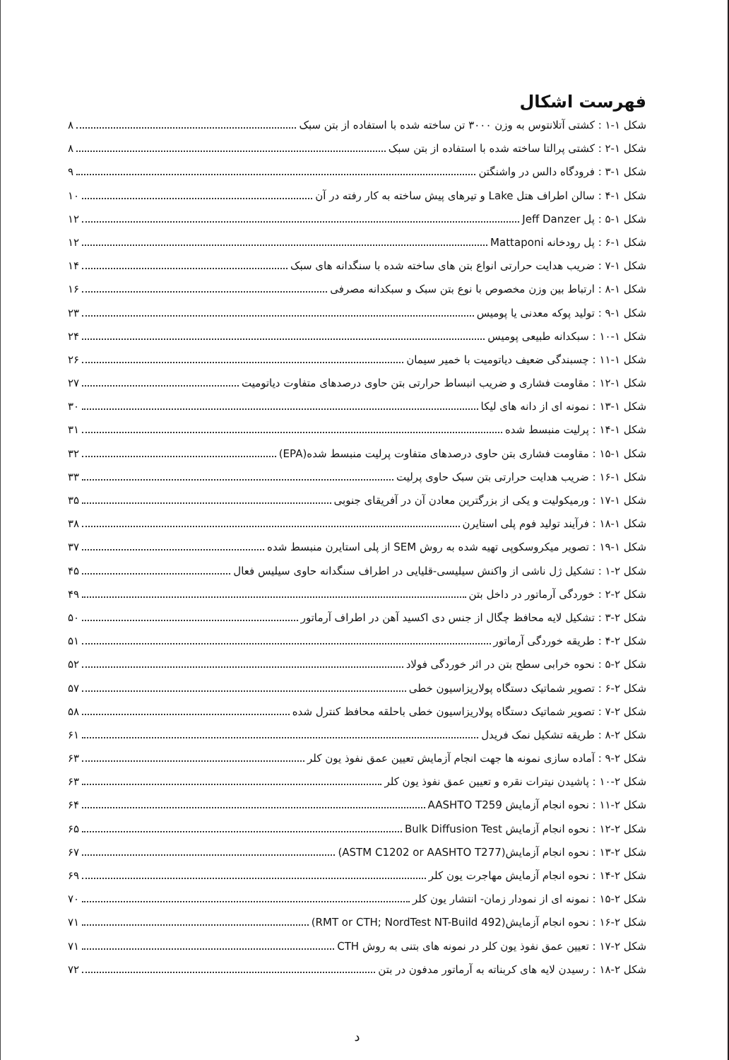فهرست اشکال
شکل ۱-۱ : کشتی آتلانتوس به وزن ۳۰۰۰ تن ساخته شده با استفاده از بتن سبک ۸
شکل ۱-۲ : کشتی پرالتا ساخته شده با استفاده از بتن سبک ۸
شکل ۱-۳ : فرودگاه دالس در واشنگتن ۹
شکل ۱-۴ : سالن اطراف هتل Lake و تیرهای پیش ساخته به کار رفته در آن ۱۰
شکل ۱-۵ : پل Jeff Danzer ۱۲
شکل ۱-۶ : پل رودخانه Mattaponi ۱۲
شکل ۱-۷ : ضریب هدایت حرارتی انواع بتن های ساخته شده با سنگدانه های سبک ۱۴
شکل ۱-۸ : ارتباط بین وزن مخصوص با نوع بتن سبک و سبکدانه مصرفی ۱۶
شکل ۱-۹ : تولید پوکه معدنی یا پومیس ۲۳
شکل ۱-۱۰ : سبکدانه طبیعی پومیس ۲۴
شکل ۱-۱۱ : چسبندگی ضعیف دیاتومیت با خمیر سیمان ۲۶
شکل ۱-۱۲ : مقاومت فشاری و ضریب انبساط حرارتی بتن حاوی درصدهای متفاوت دیاتومیت ۲۷
شکل ۱-۱۳ : نمونه ای از دانه های لیکا ۳۰
شکل ۱-۱۴ : پرلیت منبسط شده ۳۱
شکل ۱-۱۵ : مقاومت فشاری بتن حاوی درصدهای متفاوت پرلیت منبسط شده(EPA) ۳۲
شکل ۱-۱۶ : ضریب هدایت حرارتی بتن سبک حاوی پرلیت ۳۳
شکل ۱-۱۷ : ورمیکولیت و یکی از بزرگترین معادن آن در آفریقای جنوبی ۳۵
شکل ۱-۱۸ : فرآیند تولید فوم پلی استایرن ۳۸
شکل ۱-۱۹ : تصویر میکروسکوپی تهیه شده به روش SEM از پلی استایرن منبسط شده ۳۷
شکل ۲-۱ : تشکیل ژل ناشی از واکنش سیلیسی-قلیایی در اطراف سنگدانه حاوی سیلیس فعال ۴۵
شکل ۲-۲ : خوردگی آرماتور در داخل بتن ۴۹
شکل ۲-۳ : تشکیل لایه محافظ چگال از جنس دی اکسید آهن در اطراف آرماتور ۵۰
شکل ۲-۴ : طریقه خوردگی آرماتور ۵۱
شکل ۲-۵ : نحوه خرابی سطح بتن در اثر خوردگی فولاد ۵۲
شکل ۲-۶ : تصویر شماتیک دستگاه پولاریزاسیون خطی ۵۷
شکل ۲-۷ : تصویر شماتیک دستگاه پولاریزاسیون خطی باحلقه محافظ کنترل شده ۵۸
شکل ۲-۸ : طریقه تشکیل نمک فریدل ۶۱
شکل ۲-۹ : آماده سازی نمونه ها جهت انجام آزمایش تعیین عمق نفوذ یون کلر ۶۳
شکل ۲-۱۰ : پاشیدن نیترات نقره و تعیین عمق نفوذ یون کلر ۶۳
شکل ۲-۱۱ : نحوه انجام آزمایش AASHTO T259 ۶۴
شکل ۲-۱۲ : نحوه انجام آزمایش Bulk Diffusion Test ۶۵
شکل ۲-۱۳ : نحوه انجام آزمایش(ASTM C1202 or AASHTO T277) ۶۷
شکل ۲-۱۴ : نحوه انجام آزمایش مهاجرت یون کلر ۶۹
شکل ۲-۱۵ : نمونه ای از نمودار زمان- انتشار یون کلر ۷۰
شکل ۲-۱۶ : نحوه انجام آزمایش(RMT or CTH; NordTest NT-Build 492) ۷۱
شکل ۲-۱۷ : تعیین عمق نفوذ یون کلر در نمونه های بتنی به روش CTH ۷۱
شکل ۲-۱۸ : رسیدن لایه های کربناته به آرماتور مدفون در بتن ۷۲
د